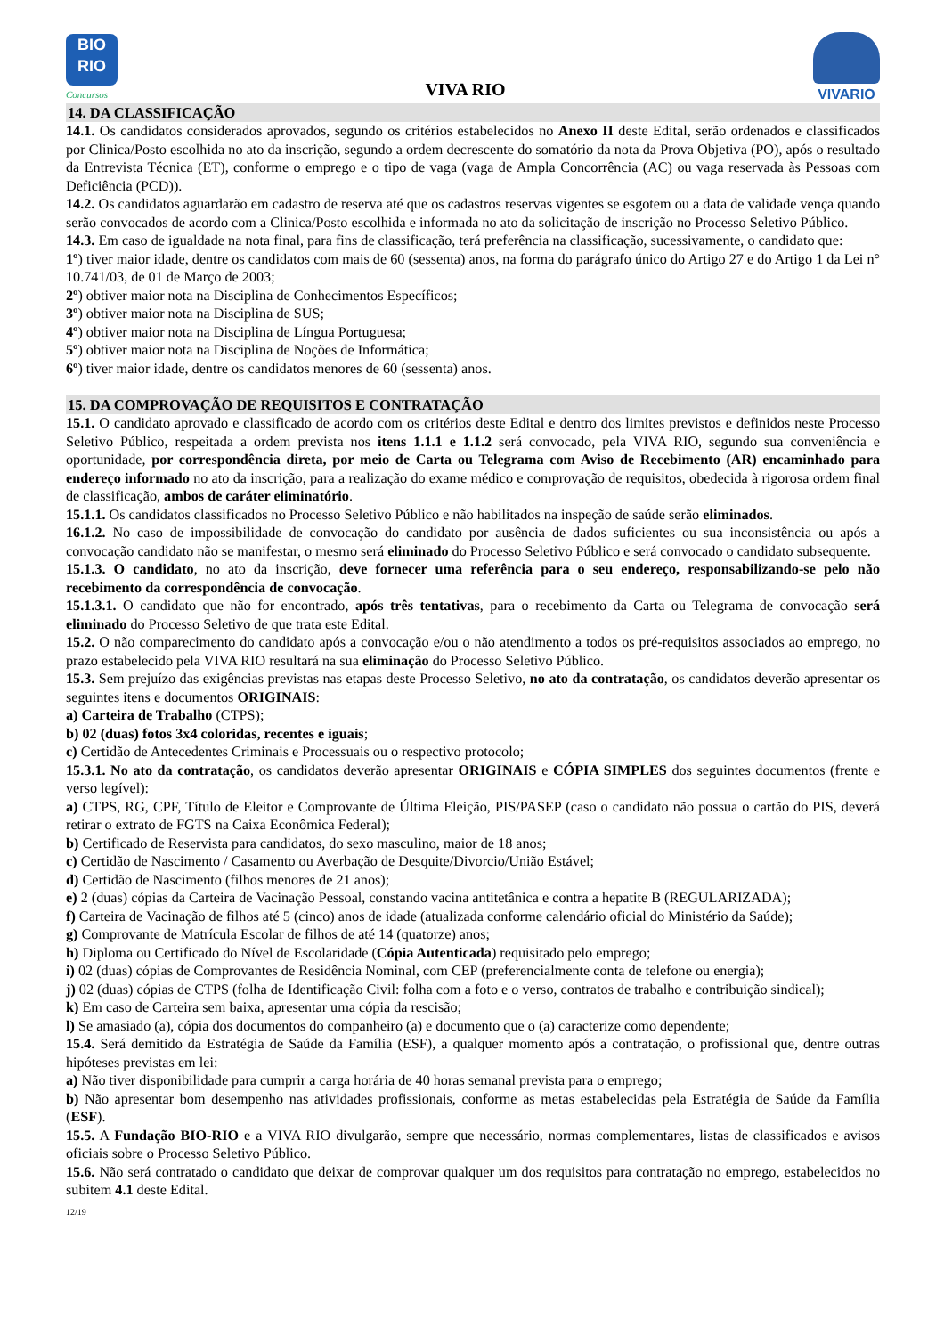BIO
RIO
Concursos
VIVA RIO
VIVARIO
14. DA CLASSIFICAÇÃO
14.1. Os candidatos considerados aprovados, segundo os critérios estabelecidos no Anexo II deste Edital, serão ordenados e classificados por Clinica/Posto escolhida no ato da inscrição, segundo a ordem decrescente do somatório da nota da Prova Objetiva (PO), após o resultado da Entrevista Técnica (ET), conforme o emprego e o tipo de vaga (vaga de Ampla Concorrência (AC) ou vaga reservada às Pessoas com Deficiência (PCD)).
14.2. Os candidatos aguardarão em cadastro de reserva até que os cadastros reservas vigentes se esgotem ou a data de validade vença quando serão convocados de acordo com a Clinica/Posto escolhida e informada no ato da solicitação de inscrição no Processo Seletivo Público.
14.3. Em caso de igualdade na nota final, para fins de classificação, terá preferência na classificação, sucessivamente, o candidato que:
1º) tiver maior idade, dentre os candidatos com mais de 60 (sessenta) anos, na forma do parágrafo único do Artigo 27 e do Artigo 1 da Lei n° 10.741/03, de 01 de Março de 2003;
2º) obtiver maior nota na Disciplina de Conhecimentos Específicos;
3º) obtiver maior nota na Disciplina de SUS;
4º) obtiver maior nota na Disciplina de Língua Portuguesa;
5º) obtiver maior nota na Disciplina de Noções de Informática;
6º) tiver maior idade, dentre os candidatos menores de 60 (sessenta) anos.
15. DA COMPROVAÇÃO DE REQUISITOS E CONTRATAÇÃO
15.1. O candidato aprovado e classificado de acordo com os critérios deste Edital e dentro dos limites previstos e definidos neste Processo Seletivo Público, respeitada a ordem prevista nos itens 1.1.1 e 1.1.2 será convocado, pela VIVA RIO, segundo sua conveniência e oportunidade, por correspondência direta, por meio de Carta ou Telegrama com Aviso de Recebimento (AR) encaminhado para endereço informado no ato da inscrição, para a realização do exame médico e comprovação de requisitos, obedecida à rigorosa ordem final de classificação, ambos de caráter eliminatório.
15.1.1. Os candidatos classificados no Processo Seletivo Público e não habilitados na inspeção de saúde serão eliminados.
16.1.2. No caso de impossibilidade de convocação do candidato por ausência de dados suficientes ou sua inconsistência ou após a convocação candidato não se manifestar, o mesmo será eliminado do Processo Seletivo Público e será convocado o candidato subsequente.
15.1.3. O candidato, no ato da inscrição, deve fornecer uma referência para o seu endereço, responsabilizando-se pelo não recebimento da correspondência de convocação.
15.1.3.1. O candidato que não for encontrado, após três tentativas, para o recebimento da Carta ou Telegrama de convocação será eliminado do Processo Seletivo de que trata este Edital.
15.2. O não comparecimento do candidato após a convocação e/ou o não atendimento a todos os pré-requisitos associados ao emprego, no prazo estabelecido pela VIVA RIO resultará na sua eliminação do Processo Seletivo Público.
15.3. Sem prejuízo das exigências previstas nas etapas deste Processo Seletivo, no ato da contratação, os candidatos deverão apresentar os seguintes itens e documentos ORIGINAIS:
a) Carteira de Trabalho (CTPS);
b) 02 (duas) fotos 3x4 coloridas, recentes e iguais;
c) Certidão de Antecedentes Criminais e Processuais ou o respectivo protocolo;
15.3.1. No ato da contratação, os candidatos deverão apresentar ORIGINAIS e CÓPIA SIMPLES dos seguintes documentos (frente e verso legível):
a) CTPS, RG, CPF, Título de Eleitor e Comprovante de Última Eleição, PIS/PASEP (caso o candidato não possua o cartão do PIS, deverá retirar o extrato de FGTS na Caixa Econômica Federal);
b) Certificado de Reservista para candidatos, do sexo masculino, maior de 18 anos;
c) Certidão de Nascimento / Casamento ou Averbação de Desquite/Divorcio/União Estável;
d) Certidão de Nascimento (filhos menores de 21 anos);
e) 2 (duas) cópias da Carteira de Vacinação Pessoal, constando vacina antitetânica e contra a hepatite B (REGULARIZADA);
f) Carteira de Vacinação de filhos até 5 (cinco) anos de idade (atualizada conforme calendário oficial do Ministério da Saúde);
g) Comprovante de Matrícula Escolar de filhos de até 14 (quatorze) anos;
h) Diploma ou Certificado do Nível de Escolaridade (Cópia Autenticada) requisitado pelo emprego;
i) 02 (duas) cópias de Comprovantes de Residência Nominal, com CEP (preferencialmente conta de telefone ou energia);
j) 02 (duas) cópias de CTPS (folha de Identificação Civil: folha com a foto e o verso, contratos de trabalho e contribuição sindical);
k) Em caso de Carteira sem baixa, apresentar uma cópia da rescisão;
l) Se amasiado (a), cópia dos documentos do companheiro (a) e documento que o (a) caracterize como dependente;
15.4. Será demitido da Estratégia de Saúde da Família (ESF), a qualquer momento após a contratação, o profissional que, dentre outras hipóteses previstas em lei:
a) Não tiver disponibilidade para cumprir a carga horária de 40 horas semanal prevista para o emprego;
b) Não apresentar bom desempenho nas atividades profissionais, conforme as metas estabelecidas pela Estratégia de Saúde da Família (ESF).
15.5. A Fundação BIO-RIO e a VIVA RIO divulgarão, sempre que necessário, normas complementares, listas de classificados e avisos oficiais sobre o Processo Seletivo Público.
15.6. Não será contratado o candidato que deixar de comprovar qualquer um dos requisitos para contratação no emprego, estabelecidos no subitem 4.1 deste Edital.
12/19